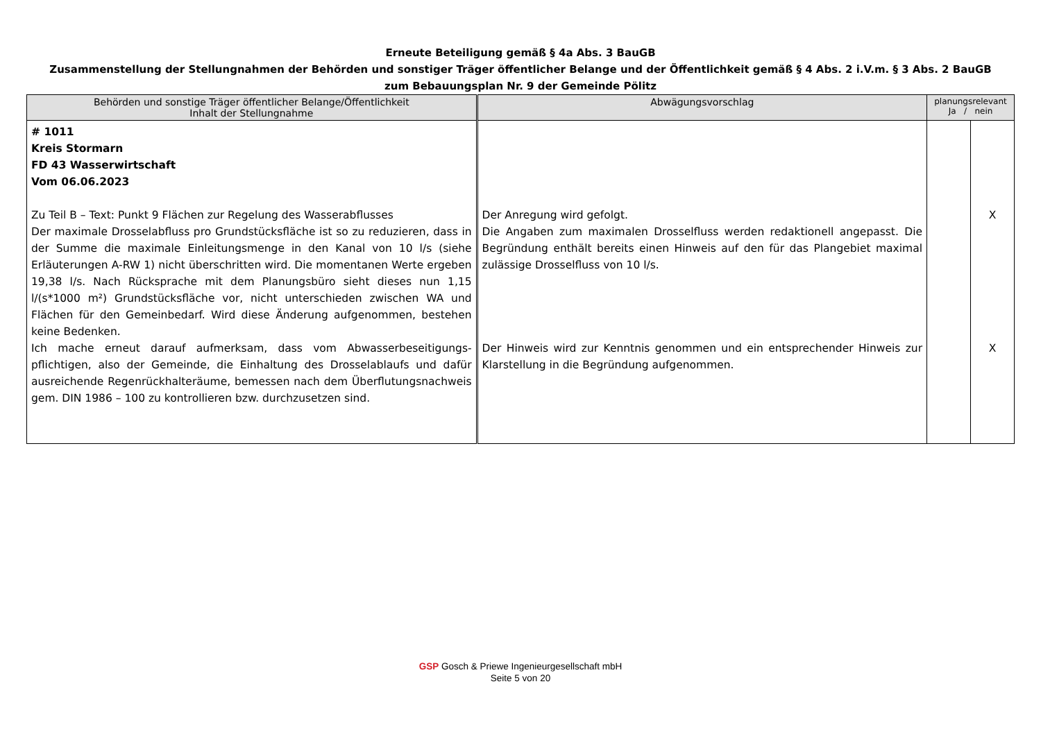Erneute Beteiligung gemäß § 4a Abs. 3 BauGB
Zusammenstellung der Stellungnahmen der Behörden und sonstiger Träger öffentlicher Belange und der Öffentlichkeit gemäß § 4 Abs. 2 i.V.m. § 3 Abs. 2 BauGB
zum Bebauungsplan Nr. 9 der Gemeinde Pölitz
| Behörden und sonstige Träger öffentlicher Belange/Öffentlichkeit Inhalt der Stellungnahme | Abwägungsvorschlag | planungsrelevant Ja / nein | |
| --- | --- | --- | --- |
| # 1011 Kreis Stormarn FD 43 Wasserwirtschaft Vom 06.06.2023 Zu Teil B – Text: Punkt 9 Flächen zur Regelung des Wasserabflusses Der maximale Drosselabfluss pro Grundstücksfläche ist so zu reduzieren, dass in der Summe die maximale Einleitungsmenge in den Kanal von 10 l/s (siehe Erläuterungen A-RW 1) nicht überschritten wird. Die momentanen Werte ergeben 19,38 l/s. Nach Rücksprache mit dem Planungsbüro sieht dieses nun 1,15 l/(s*1000 m²) Grundstücksfläche vor, nicht unterschieden zwischen WA und Flächen für den Gemeinbedarf. Wird diese Änderung aufgenommen, bestehen keine Bedenken. Ich mache erneut darauf aufmerksam, dass vom Abwasserbeseitigungs­pflichtigen, also der Gemeinde, die Einhaltung des Drosselablaufs und dafür ausreichende Regenrückhalteräume, bemessen nach dem Überflutungsnach­weis gem. DIN 1986 – 100 zu kontrollieren bzw. durchzusetzen sind. | Der Anregung wird gefolgt. Die Angaben zum maximalen Drosselfluss werden redaktionell angepasst. Die Begründung enthält bereits einen Hinweis auf den für das Plangebiet maximal zulässige Drosselfluss von 10 l/s. Der Hinweis wird zur Kenntnis genommen und ein entsprechender Hinweis zur Klarstellung in die Begründung aufgenommen. | | X X |
GSP Gosch & Priewe Ingenieurgesellschaft mbH
Seite 5 von 20